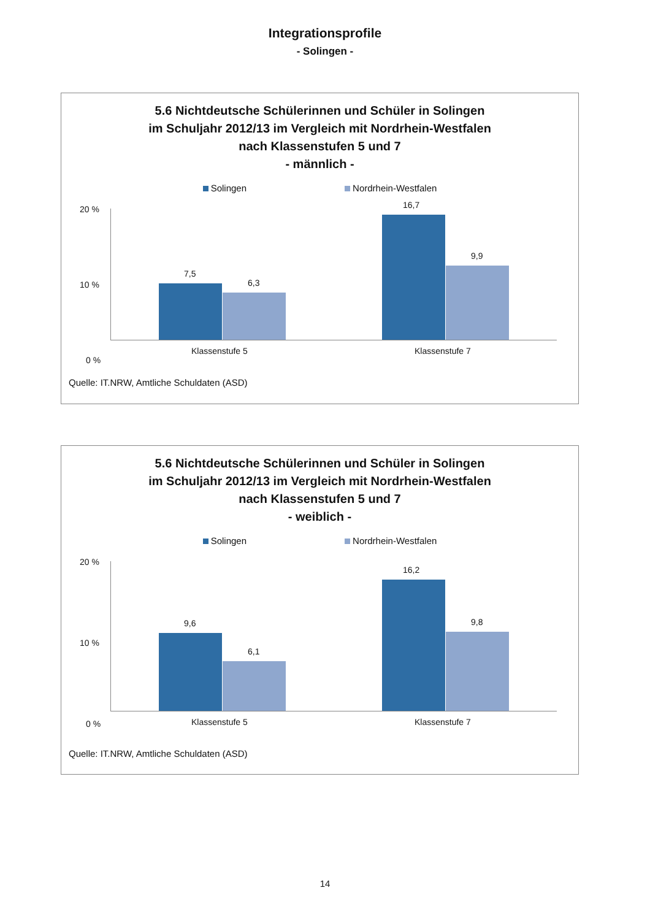Integrationsprofile
- Solingen -
5.6 Nichtdeutsche Schülerinnen und Schüler in Solingen
im Schuljahr 2012/13 im Vergleich mit Nordrhein-Westfalen
nach Klassenstufen 5 und 7
- männlich -
Solingen Nordrhein-Westfalen
20 %
10 %
0 %
7,5
6,3
16,7
9,9
Klassenstufe 5 Klassenstufe 7
Quelle: IT.NRW, Amtliche Schuldaten (ASD)
5.6 Nichtdeutsche Schülerinnen und Schüler in Solingen
im Schuljahr 2012/13 im Vergleich mit Nordrhein-Westfalen
nach Klassenstufen 5 und 7
- weiblich -
Solingen Nordrhein-Westfalen
20 %
10 %
0 %
9,6
6,1
16,2
9,8
Klassenstufe 5 Klassenstufe 7
Quelle: IT.NRW, Amtliche Schuldaten (ASD)
14